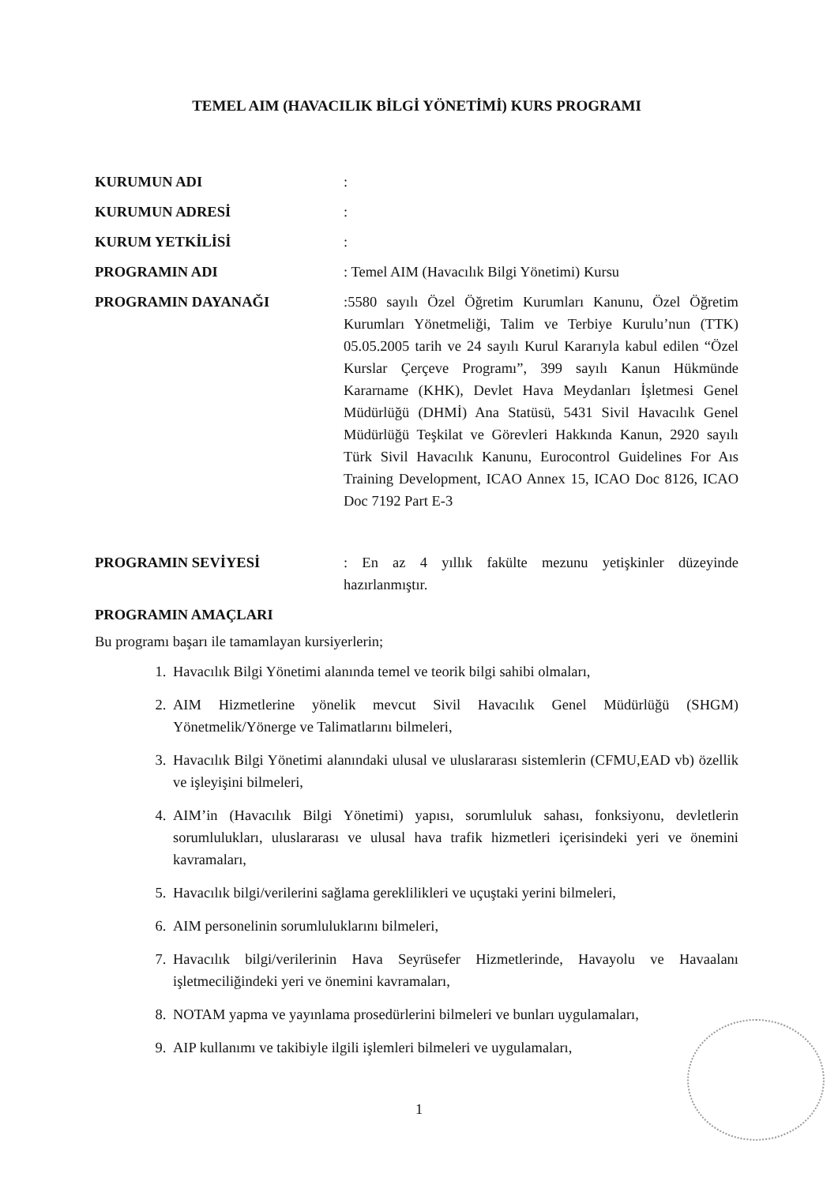TEMEL AIM (HAVACILIK BİLGİ YÖNETİMİ) KURS PROGRAMI
KURUMUN ADI :
KURUMUN ADRESİ :
KURUM YETKİLİSİ :
PROGRAMIN ADI : Temel AIM (Havacılık Bilgi Yönetimi) Kursu
PROGRAMIN DAYANAĞI :5580 sayılı Özel Öğretim Kurumları Kanunu, Özel Öğretim Kurumları Yönetmeliği, Talim ve Terbiye Kurulu’nun (TTK) 05.05.2005 tarih ve 24 sayılı Kurul Kararıyla kabul edilen “Özel Kurslar Çerçeve Programı”, 399 sayılı Kanun Hükmünde Kararname (KHK), Devlet Hava Meydanları İşletmesi Genel Müdürlüğü (DHMİ) Ana Statüsü, 5431 Sivil Havacılık Genel Müdürlüğü Teşkilat ve Görevleri Hakkında Kanun, 2920 sayılı Türk Sivil Havacılık Kanunu, Eurocontrol Guidelines For Aıs Training Development, ICAO Annex 15, ICAO Doc 8126, ICAO Doc 7192 Part E-3
PROGRAMIN SEVİYESİ : En az 4 yıllık fakülte mezunu yetişkinler düzeyinde hazırlanmıştır.
PROGRAMIN AMAÇLARI
Bu programı başarı ile tamamlayan kursiyerlerin;
1. Havacılık Bilgi Yönetimi alanında temel ve teorik bilgi sahibi olmaları,
2. AIM Hizmetlerine yönelik mevcut Sivil Havacılık Genel Müdürlüğü (SHGM) Yönetmelik/Yönerge ve Talimatlarını bilmeleri,
3. Havacılık Bilgi Yönetimi alanındaki ulusal ve uluslararası sistemlerin (CFMU,EAD vb) özellik ve işleyişini bilmeleri,
4. AIM’in (Havacılık Bilgi Yönetimi) yapısı, sorumluluk sahası, fonksiyonu, devletlerin sorumlulukları, uluslararası ve ulusal hava trafik hizmetleri içerisindeki yeri ve önemini kavramaları,
5. Havacılık bilgi/verilerini sağlama gereklilikleri ve uçuştaki yerini bilmeleri,
6. AIM personelinin sorumluluklarını bilmeleri,
7. Havacılık bilgi/verilerinin Hava Seyrüsefer Hizmetlerinde, Havayolu ve Havaalanı işletmeciliğindeki yeri ve önemini kavramaları,
8. NOTAM yapma ve yayınlama prosedürlerini bilmeleri ve bunları uygulamaları,
9. AIP kullanımı ve takibiyle ilgili işlemleri bilmeleri ve uygulamaları,
1